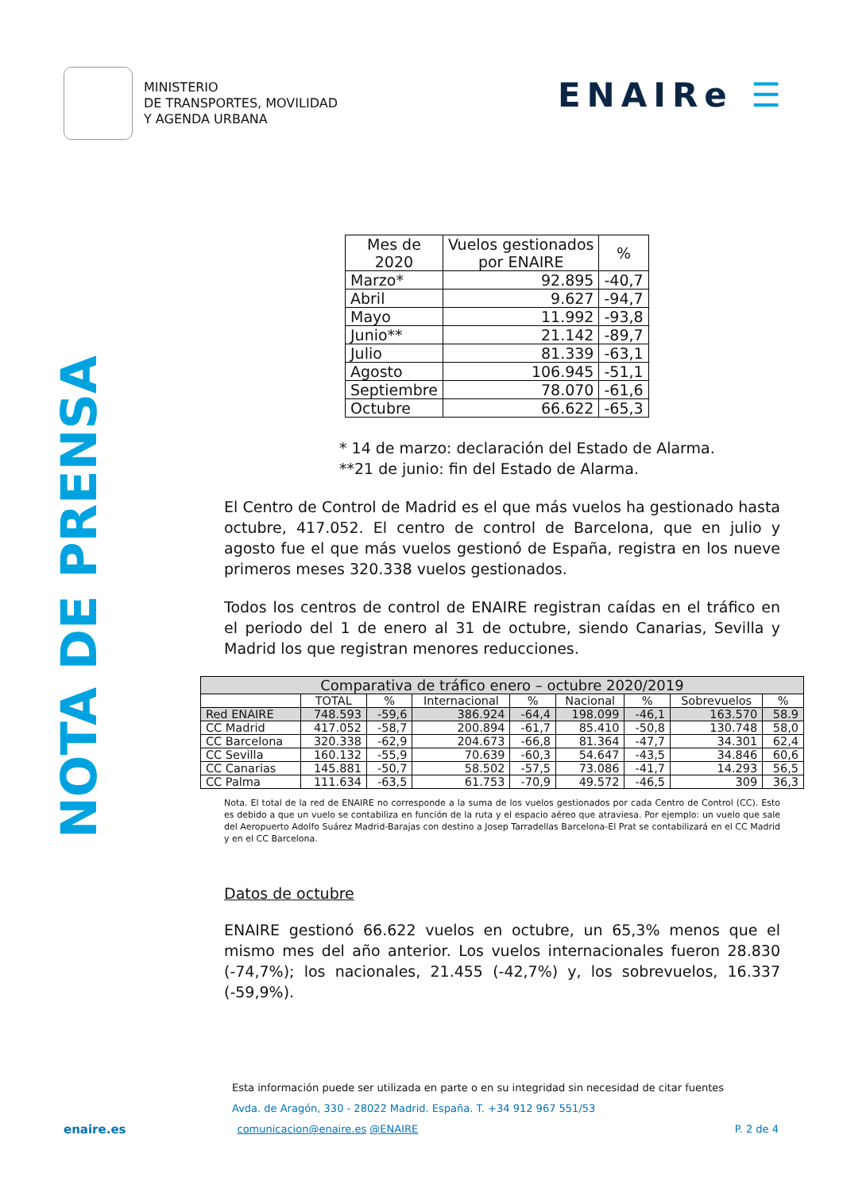MINISTERIO
DE TRANSPORTES, MOVILIDAD
Y AGENDA URBANA
ENAIRe ☰
NOTA DE PRENSA
| Mes de 2020 | Vuelos gestionados por ENAIRE | % |
| --- | --- | --- |
| Marzo* | 92.895 | -40,7 |
| Abril | 9.627 | -94,7 |
| Mayo | 11.992 | -93,8 |
| Junio** | 21.142 | -89,7 |
| Julio | 81.339 | -63,1 |
| Agosto | 106.945 | -51,1 |
| Septiembre | 78.070 | -61,6 |
| Octubre | 66.622 | -65,3 |
* 14 de marzo: declaración del Estado de Alarma.
**21 de junio: fin del Estado de Alarma.
El Centro de Control de Madrid es el que más vuelos ha gestionado hasta octubre, 417.052. El centro de control de Barcelona, que en julio y agosto fue el que más vuelos gestionó de España, registra en los nueve primeros meses 320.338 vuelos gestionados.
Todos los centros de control de ENAIRE registran caídas en el tráfico en el periodo del 1 de enero al 31 de octubre, siendo Canarias, Sevilla y Madrid los que registran menores reducciones.
| Comparativa de tráfico enero – octubre 2020/2019 | | | | | | | | |
| --- | --- | --- | --- | --- | --- | --- | --- | --- |
| | TOTAL | % | Internacional | % | Nacional | % | Sobrevuelos | % |
| Red ENAIRE | 748.593 | -59,6 | 386.924 | -64,4 | 198.099 | -46,1 | 163.570 | 58.9 |
| CC Madrid | 417.052 | -58,7 | 200.894 | -61,7 | 85.410 | -50,8 | 130.748 | 58,0 |
| CC Barcelona | 320.338 | -62,9 | 204.673 | -66,8 | 81.364 | -47,7 | 34.301 | 62,4 |
| CC Sevilla | 160.132 | -55,9 | 70.639 | -60,3 | 54.647 | -43,5 | 34.846 | 60,6 |
| CC Canarias | 145.881 | -50,7 | 58.502 | -57,5 | 73.086 | -41,7 | 14.293 | 56,5 |
| CC Palma | 111.634 | -63,5 | 61.753 | -70,9 | 49.572 | -46,5 | 309 | 36,3 |
Nota. El total de la red de ENAIRE no corresponde a la suma de los vuelos gestionados por cada Centro de Control (CC). Esto es debido a que un vuelo se contabiliza en función de la ruta y el espacio aéreo que atraviesa. Por ejemplo: un vuelo que sale del Aeropuerto Adolfo Suárez Madrid-Barajas con destino a Josep Tarradellas Barcelona-El Prat se contabilizará en el CC Madrid y en el CC Barcelona.
Datos de octubre
ENAIRE gestionó 66.622 vuelos en octubre, un 65,3% menos que el mismo mes del año anterior. Los vuelos internacionales fueron 28.830 (-74,7%); los nacionales, 21.455 (-42,7%) y, los sobrevuelos, 16.337 (-59,9%).
Esta información puede ser utilizada en parte o en su integridad sin necesidad de citar fuentes
Avda. de Aragón, 330 - 28022 Madrid. España. T. +34 912 967 551/53
enaire.es comunicacion@enaire.es @ENAIRE P. 2 de 4